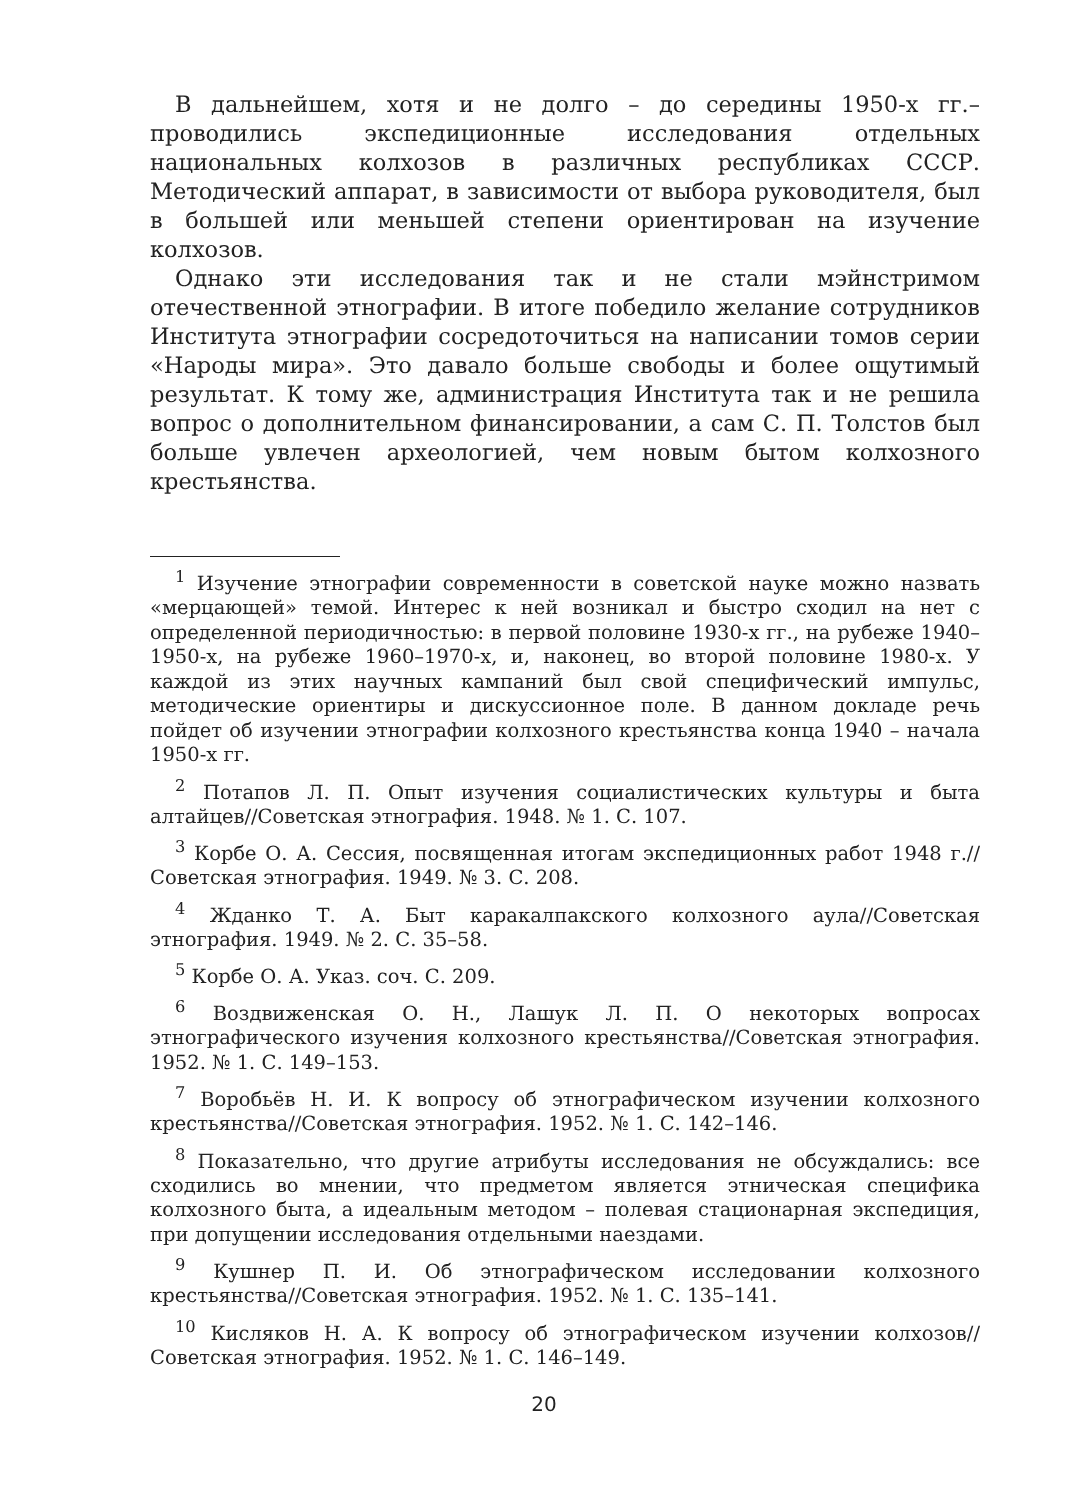В дальнейшем, хотя и не долго – до середины 1950-х гг.– проводились экспедиционные исследования отдельных национальных колхозов в различных республиках СССР. Методический аппарат, в зависимости от выбора руководителя, был в большей или меньшей степени ориентирован на изучение колхозов.
Однако эти исследования так и не стали мэйнстримом отечественной этнографии. В итоге победило желание сотрудников Института этнографии сосредоточиться на написании томов серии «Народы мира». Это давало больше свободы и более ощутимый результат. К тому же, администрация Института так и не решила вопрос о дополнительном финансировании, а сам С. П. Толстов был больше увлечен археологией, чем новым бытом колхозного крестьянства.
<sup>1</sup> Изучение этнографии современности в советской науке можно назвать «мерцающей» темой. Интерес к ней возникал и быстро сходил на нет с определенной периодичностью: в первой половине 1930-х гг., на рубеже 1940–1950-х, на рубеже 1960–1970-х, и, наконец, во второй половине 1980-х. У каждой из этих научных кампаний был свой специфический импульс, методические ориентиры и дискуссионное поле. В данном докладе речь пойдет об изучении этнографии колхозного крестьянства конца 1940 – начала 1950-х гг.
<sup>2</sup> Потапов Л. П. Опыт изучения социалистических культуры и быта алтайцев//Советская этнография. 1948. № 1. С. 107.
<sup>3</sup> Корбе О. А. Сессия, посвященная итогам экспедиционных работ 1948 г.//Советская этнография. 1949. № 3. С. 208.
<sup>4</sup> Жданко Т. А. Быт каракалпакского колхозного аула//Советская этнография. 1949. № 2. С. 35–58.
<sup>5</sup> Корбе О. А. Указ. соч. С. 209.
<sup>6</sup> Воздвиженская О. Н., Лашук Л. П. О некоторых вопросах этнографического изучения колхозного крестьянства//Советская этнография. 1952. № 1. С. 149–153.
<sup>7</sup> Воробьёв Н. И. К вопросу об этнографическом изучении колхозного крестьянства//Советская этнография. 1952. № 1. С. 142–146.
<sup>8</sup> Показательно, что другие атрибуты исследования не обсуждались: все сходились во мнении, что предметом является этническая специфика колхозного быта, а идеальным методом – полевая стационарная экспедиция, при допущении исследования отдельными наездами.
<sup>9</sup> Кушнер П. И. Об этнографическом исследовании колхозного крестьянства//Советская этнография. 1952. № 1. С. 135–141.
<sup>10</sup> Кисляков Н. А. К вопросу об этнографическом изучении колхозов//Советская этнография. 1952. № 1. С. 146–149.
20